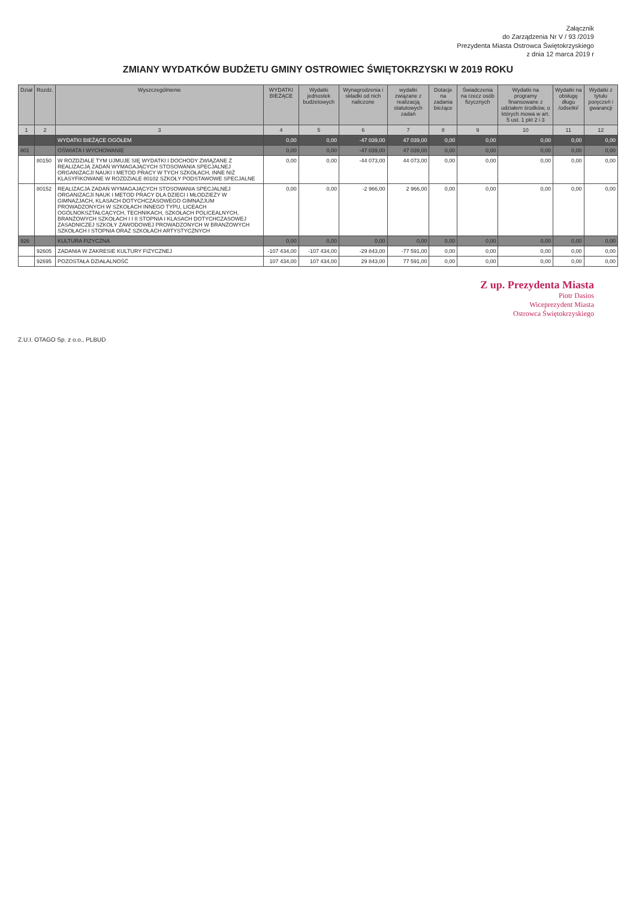Załącznik
do Zarządzenia Nr V / 93 /2019
Prezydenta Miasta Ostrowca Świętokrzyskiego
z dnia 12 marca 2019 r
ZMIANY WYDATKÓW BUDŻETU GMINY OSTROWIEC ŚWIĘTOKRZYSKI W 2019 ROKU
| Dział | Rozdz. | Wyszczególnienie | WYDATKI BIEŻĄCE | Wydatki jednostek budżetowych | Wynagrodzenia i składki od nich naliczone | wydatki związane z realizacją statutowych zadań | Dotacje na zadania bieżące | Świadczenia na rzecz osób fizycznych | Wydatki na programy finansowane z udziałem środków, o których mowa w art. 5 ust. 1 pkt 2 i 3 | Wydatki na obsługę długu /odsetki/ | Wydatki z tytułu poręczeń i gwarancji |
| --- | --- | --- | --- | --- | --- | --- | --- | --- | --- | --- | --- |
| 1 | 2 | 3 | 4 | 5 | 6 | 7 | 8 | 9 | 10 | 11 | 12 |
| | | WYDATKI BIEŻĄCE OGÓŁEM | 0,00 | 0,00 | -47 039,00 | 47 039,00 | 0,00 | 0,00 | 0,00 | 0,00 | 0,00 |
| 801 | | OŚWIATA I WYCHOWANIE | 0,00 | 0,00 | -47 039,00 | 47 039,00 | 0,00 | 0,00 | 0,00 | 0,00 | 0,00 |
| | 80150 | W ROZDZIALE TYM UJMUJE SIĘ WYDATKI I DOCHODY ZWIĄZANE Z REALIZACJĄ ZADAŃ WYMAGAJĄCYCH STOSOWANIA SPECJALNEJ ORGANIZACJI NAUKI I METOD PRACY W TYCH SZKOŁACH, INNE NIŻ KLASYFIKOWANE W ROZDZIALE 80102 SZKOŁY PODSTAWOWE SPECJALNE | 0,00 | 0,00 | -44 073,00 | 44 073,00 | 0,00 | 0,00 | 0,00 | 0,00 | 0,00 |
| | 80152 | REALIZACJA ZADAŃ WYMAGAJĄCYCH STOSOWANIA SPECJALNEJ ORGANIZACJI NAUK I METOD PRACY DLA DZIECI I MŁODZIEŻY W GIMNAZJACH, KLASACH DOTYCHCZASOWEGO GIMNAZJUM PROWADZONYCH W SZKOŁACH INNEGO TYPU, LICEACH OGÓLNOKSZTAŁCĄCYCH, TECHNIKACH, SZKOŁACH POLICEALNYCH, BRANŻOWYCH SZKOŁACH I I II STOPNIA I KLASACH DOTYCHCZASOWEJ ZASADNICZEJ SZKOŁY ZAWODOWEJ PROWADZONYCH W BRANŻOWYCH SZKOŁACH I STOPNIA ORAZ SZKOŁACH ARTYSTYCZNYCH | 0,00 | 0,00 | -2 966,00 | 2 966,00 | 0,00 | 0,00 | 0,00 | 0,00 | 0,00 |
| 926 | | KULTURA FIZYCZNA | 0,00 | 0,00 | 0,00 | 0,00 | 0,00 | 0,00 | 0,00 | 0,00 | 0,00 |
| | 92605 | ZADANIA W ZAKRESIE KULTURY FIZYCZNEJ | -107 434,00 | -107 434,00 | -29 843,00 | -77 591,00 | 0,00 | 0,00 | 0,00 | 0,00 | 0,00 |
| | 92695 | POZOSTAŁA DZIAŁALNOŚĆ | 107 434,00 | 107 434,00 | 29 843,00 | 77 591,00 | 0,00 | 0,00 | 0,00 | 0,00 | 0,00 |
Z up. Prezydenta Miasta
Piotr Dasios
Wiceprezydent Miasta
Ostrowca Świętokrzyskiego
Z.U.I. OTAGO Sp. z o.o., PLBUD